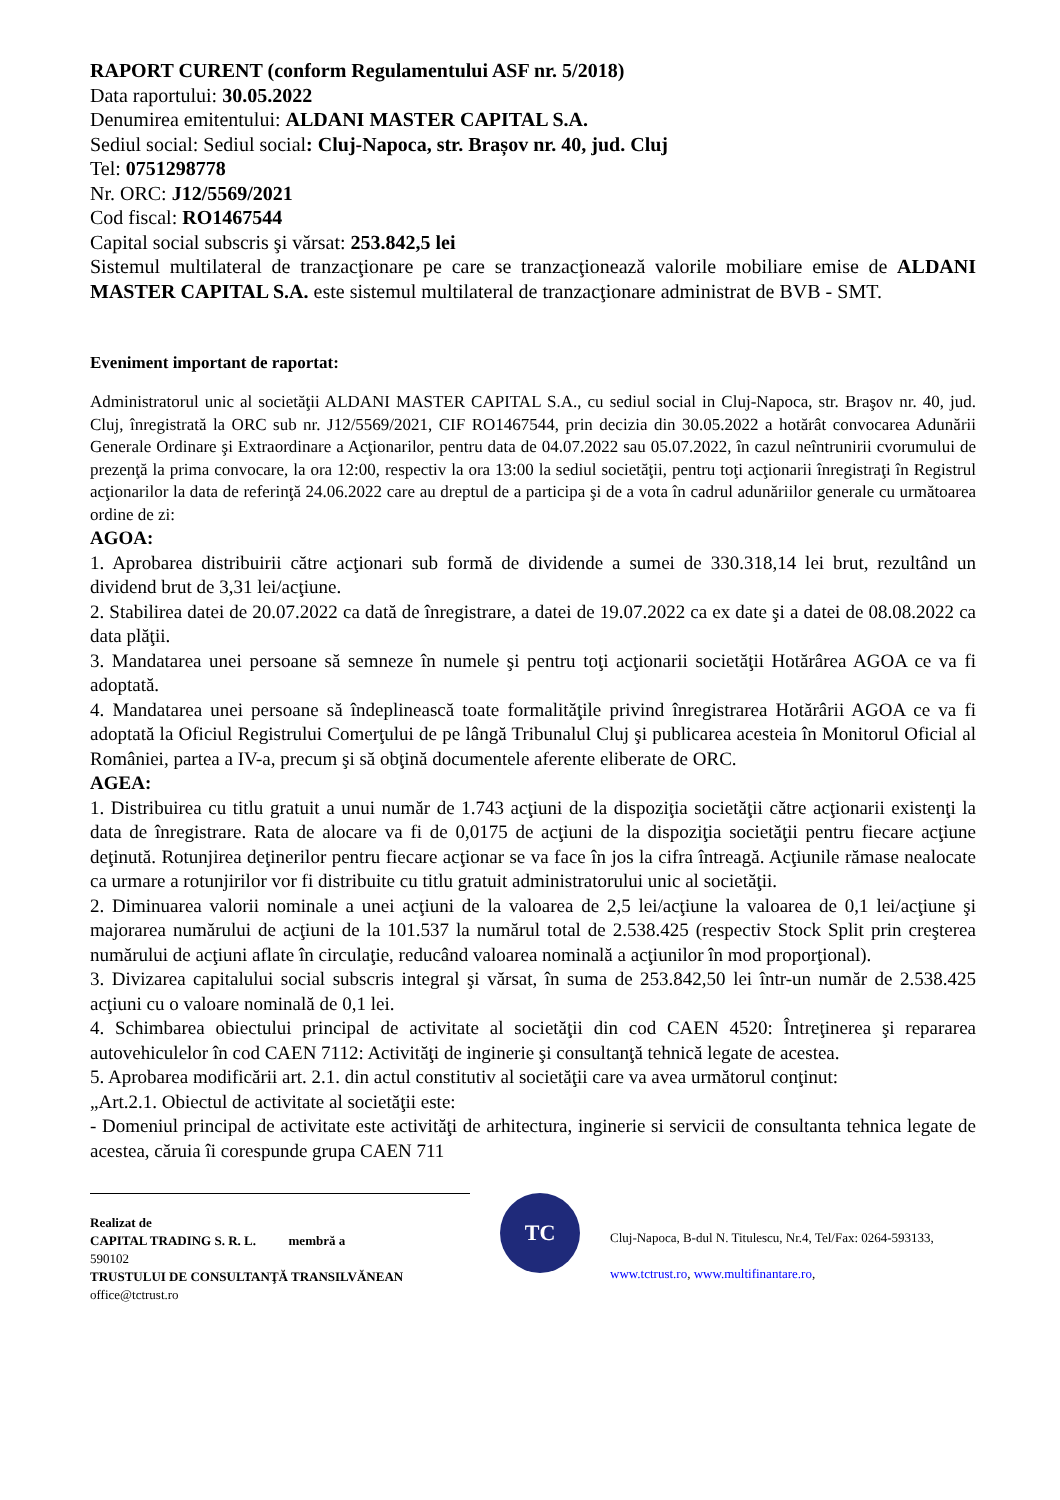RAPORT CURENT (conform Regulamentului ASF nr. 5/2018)
Data raportului: 30.05.2022
Denumirea emitentului: ALDANI MASTER CAPITAL S.A.
Sediul social: Sediul social: Cluj-Napoca, str. Brașov nr. 40, jud. Cluj
Tel: 0751298778
Nr. ORC: J12/5569/2021
Cod fiscal: RO1467544
Capital social subscris şi vărsat: 253.842,5 lei
Sistemul multilateral de tranzacţionare pe care se tranzacţionează valorile mobiliare emise de ALDANI MASTER CAPITAL S.A. este sistemul multilateral de tranzacţionare administrat de BVB - SMT.
Eveniment important de raportat:
Administratorul unic al societăţii ALDANI MASTER CAPITAL S.A., cu sediul social in Cluj-Napoca, str. Braşov nr. 40, jud. Cluj, înregistrată la ORC sub nr. J12/5569/2021, CIF RO1467544, prin decizia din 30.05.2022 a hotărât convocarea Adunării Generale Ordinare şi Extraordinare a Acţionarilor, pentru data de 04.07.2022 sau 05.07.2022, în cazul neîntrunirii cvorumului de prezenţă la prima convocare, la ora 12:00, respectiv la ora 13:00 la sediul societăţii, pentru toţi acţionarii înregistraţi în Registrul acţionarilor la data de referinţă 24.06.2022 care au dreptul de a participa şi de a vota în cadrul adunăriilor generale cu următoarea ordine de zi:
AGOA:
1. Aprobarea distribuirii către acţionari sub formă de dividende a sumei de 330.318,14 lei brut, rezultând un dividend brut de 3,31 lei/acţiune.
2. Stabilirea datei de 20.07.2022 ca dată de înregistrare, a datei de 19.07.2022 ca ex date şi a datei de 08.08.2022 ca data plăţii.
3. Mandatarea unei persoane să semneze în numele şi pentru toţi acţionarii societăţii Hotărârea AGOA ce va fi adoptată.
4. Mandatarea unei persoane să îndeplinească toate formalităţile privind înregistrarea Hotărârii AGOA ce va fi adoptată la Oficiul Registrului Comerţului de pe lângă Tribunalul Cluj şi publicarea acesteia în Monitorul Oficial al României, partea a IV-a, precum şi să obţină documentele aferente eliberate de ORC.
AGEA:
1. Distribuirea cu titlu gratuit a unui număr de 1.743 acţiuni de la dispoziţia societăţii către acţionarii existenţi la data de înregistrare. Rata de alocare va fi de 0,0175 de acţiuni de la dispoziţia societăţii pentru fiecare acţiune deţinută. Rotunjirea deţinerilor pentru fiecare acţionar se va face în jos la cifra întreagă. Acţiunile rămase nealocate ca urmare a rotunjirilor vor fi distribuite cu titlu gratuit administratorului unic al societăţii.
2. Diminuarea valorii nominale a unei acţiuni de la valoarea de 2,5 lei/acţiune la valoarea de 0,1 lei/acţiune şi majorarea numărului de acţiuni de la 101.537 la numărul total de 2.538.425 (respectiv Stock Split prin creşterea numărului de acţiuni aflate în circulaţie, reducând valoarea nominală a acţiunilor în mod proporţional).
3. Divizarea capitalului social subscris integral şi vărsat, în suma de 253.842,50 lei într-un număr de 2.538.425 acţiuni cu o valoare nominală de 0,1 lei.
4. Schimbarea obiectului principal de activitate al societăţii din cod CAEN 4520: Întreţinerea şi repararea autovehiculelor în cod CAEN 7112: Activităţi de inginerie şi consultanţă tehnică legate de acestea.
5. Aprobarea modificării art. 2.1. din actul constitutiv al societăţii care va avea următorul conţinut:
„Art.2.1. Obiectul de activitate al societăţii este:
- Domeniul principal de activitate este activităţi de arhitectura, inginerie si servicii de consultanta tehnica legate de acestea, căruia îi corespunde grupa CAEN 711
Realizat de
CAPITAL TRADING S. R. L. membră a
590102
TRUSTULUI DE CONSULTANŢĂ TRANSILVĂNEAN
office@tctrust.ro
TC
Cluj-Napoca, B-dul N. Titulescu, Nr.4, Tel/Fax: 0264-593133,
www.tctrust.ro, www.multifinantare.ro,